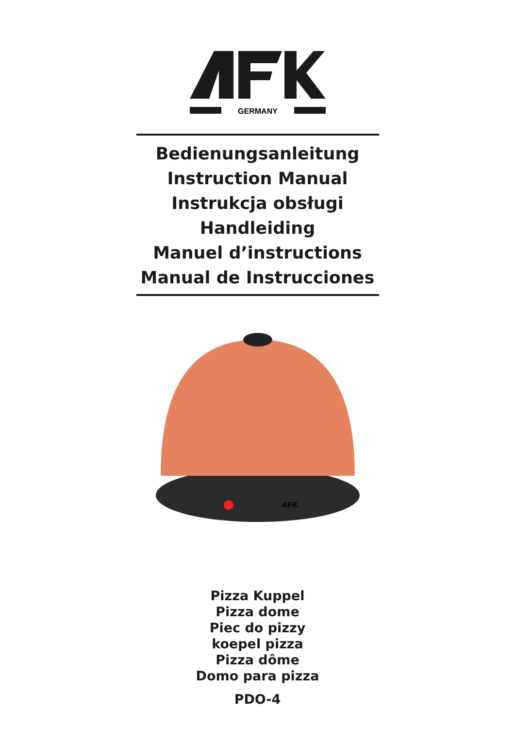GERMANY
Bedienungsanleitung
Instruction Manual
Instrukcja obsługi
Handleiding
Manuel d’instructions
Manual de Instrucciones
AFK
Pizza Kuppel
Pizza dome
Piec do pizzy
koepel pizza
Pizza dôme
Domo para pizza
PDO-4